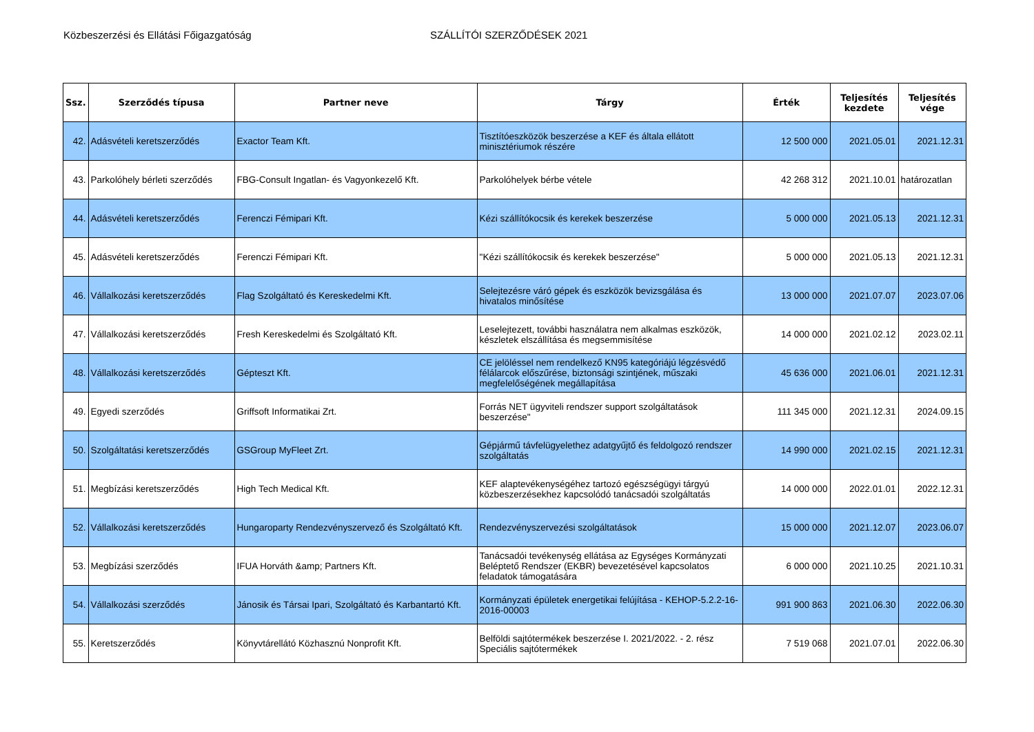Közbeszerzési és Ellátási Főigazgatóság SZÁLLÍTÓI SZERZŐDÉSEK 2021
| Ssz. | Szerződés típusa | Partner neve | Tárgy | Érték | Teljesítés kezdete | Teljesítés vége |
| --- | --- | --- | --- | --- | --- | --- |
| 42. | Adásvételi keretszerződés | Exactor Team Kft. | Tisztítóeszközök beszerzése a KEF és általa ellátott minisztériumok részére | 12 500 000 | 2021.05.01 | 2021.12.31 |
| 43. | Parkolóhely bérleti szerződés | FBG-Consult Ingatlan- és Vagyonkezelő Kft. | Parkolóhelyek bérbe vétele | 42 268 312 | 2021.10.01 | határozatlan |
| 44. | Adásvételi keretszerződés | Ferenczi Fémipari Kft. | Kézi szállítókocsik és kerekek beszerzése | 5 000 000 | 2021.05.13 | 2021.12.31 |
| 45. | Adásvételi keretszerződés | Ferenczi Fémipari Kft. | "Kézi szállítókocsik és kerekek beszerzése" | 5 000 000 | 2021.05.13 | 2021.12.31 |
| 46. | Vállalkozási keretszerződés | Flag Szolgáltató és Kereskedelmi Kft. | Selejtezésre váró gépek és eszközök bevizsgálása és hivatalos minősítése | 13 000 000 | 2021.07.07 | 2023.07.06 |
| 47. | Vállalkozási keretszerződés | Fresh Kereskedelmi és Szolgáltató Kft. | Leselejtezett, további használatra nem alkalmas eszközök, készletek elszállítása és megsemmisítése | 14 000 000 | 2021.02.12 | 2023.02.11 |
| 48. | Vállalkozási keretszerződés | Gépteszt Kft. | CE jelöléssel nem rendelkező KN95 kategóriájú légzésvédő félálarcok előszűrése, biztonsági szintjének, műszaki megfelelőségének megállapítása | 45 636 000 | 2021.06.01 | 2021.12.31 |
| 49. | Egyedi szerződés | Griffsoft Informatikai Zrt. | Forrás NET ügyviteli rendszer support szolgáltatások beszerzése" | 111 345 000 | 2021.12.31 | 2024.09.15 |
| 50. | Szolgáltatási keretszerződés | GSGroup MyFleet Zrt. | Gépjármű távfelügyelethez adatgyűjtő és feldolgozó rendszer szolgáltatás | 14 990 000 | 2021.02.15 | 2021.12.31 |
| 51. | Megbízási keretszerződés | High Tech Medical Kft. | KEF alaptevékenységéhez tartozó egészségügyi tárgyú közbeszerzésekhez kapcsolódó tanácsadói szolgáltatás | 14 000 000 | 2022.01.01 | 2022.12.31 |
| 52. | Vállalkozási keretszerződés | Hungaroparty Rendezvényszervező és Szolgáltató Kft. | Rendezvényszervezési szolgáltatások | 15 000 000 | 2021.12.07 | 2023.06.07 |
| 53. | Megbízási szerződés | IFUA Horváth &amp; Partners Kft. | Tanácsadói tevékenység ellátása az Egységes Kormányzati Beléptető Rendszer (EKBR) bevezetésével kapcsolatos feladatok támogatására | 6 000 000 | 2021.10.25 | 2021.10.31 |
| 54. | Vállalkozási szerződés | Jánosik és Társai Ipari, Szolgáltató és Karbantartó Kft. | Kormányzati épületek energetikai felújítása - KEHOP-5.2.2-16-2016-00003 | 991 900 863 | 2021.06.30 | 2022.06.30 |
| 55. | Keretszerződés | Könyvtárellátó Közhasznú Nonprofit Kft. | Belföldi sajtótermékek beszerzése I. 2021/2022. - 2. rész Speciális sajtótermékek | 7 519 068 | 2021.07.01 | 2022.06.30 |